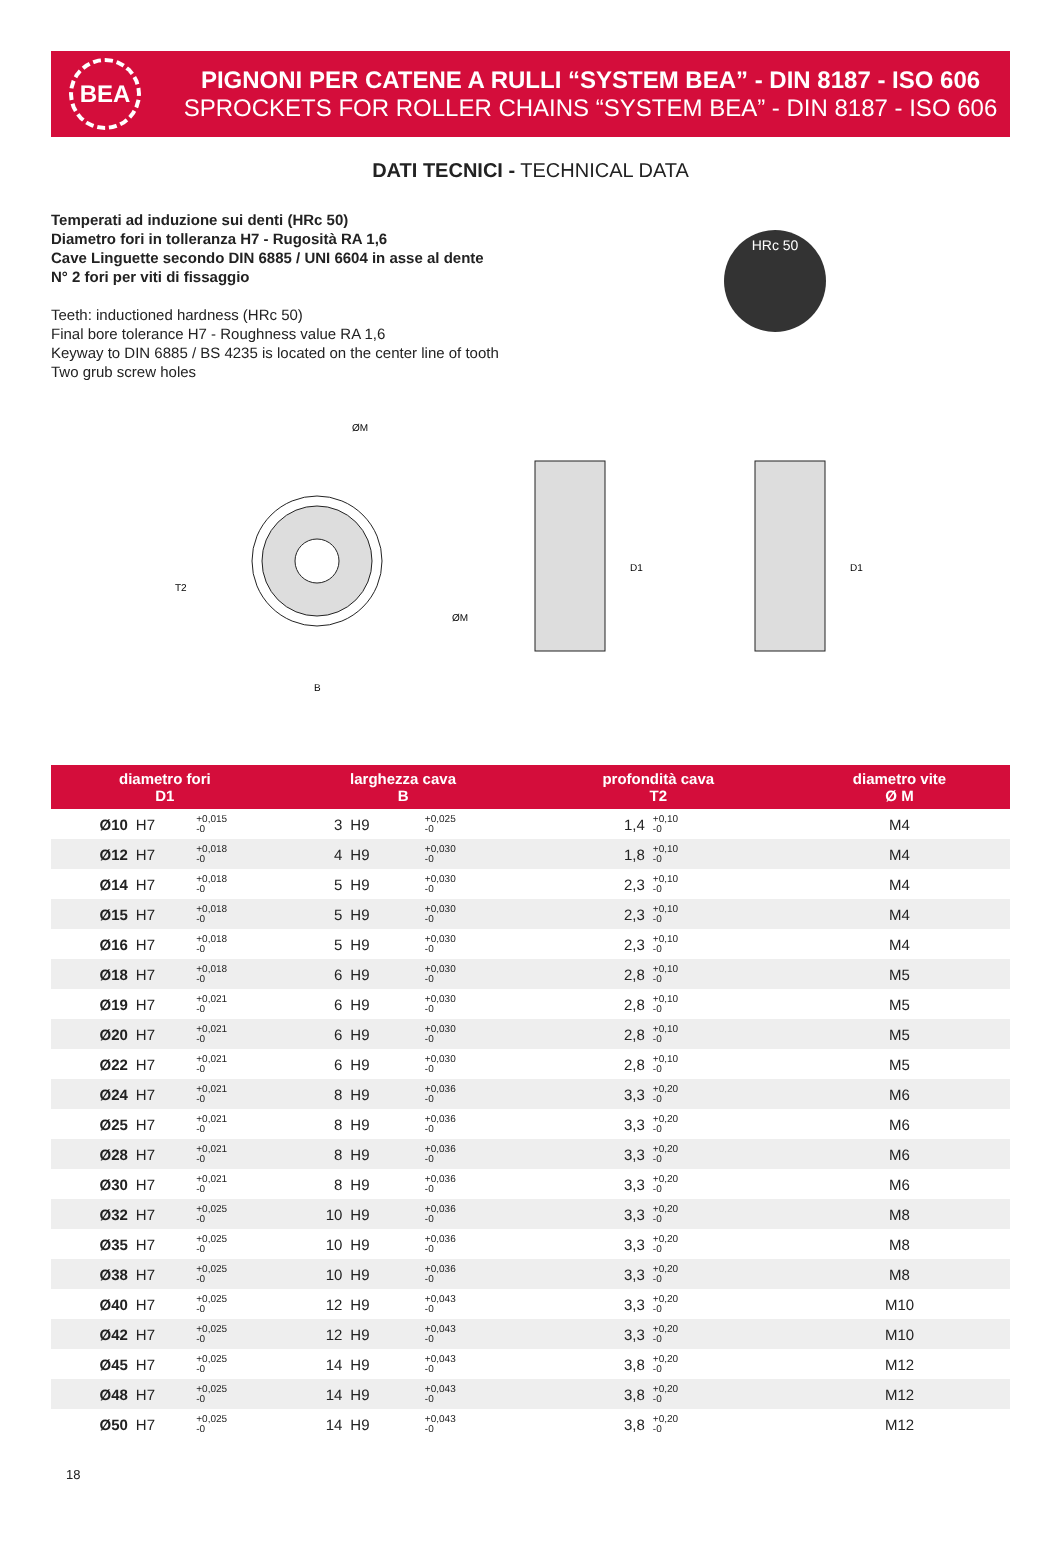BEA
PIGNONI PER CATENE A RULLI “SYSTEM BEA” - DIN 8187 - ISO 606
SPROCKETS FOR ROLLER CHAINS “SYSTEM BEA” - DIN 8187 - ISO 606
DATI TECNICI - TECHNICAL DATA
HRc 50
Temperati ad induzione sui denti (HRc 50)
Diametro fori in tolleranza H7 - Rugosità RA 1,6
Cave Linguette secondo DIN 6885 / UNI 6604 in asse al dente
N° 2 fori per viti di fissaggio
Teeth: inductioned hardness (HRc 50)
Final bore tolerance H7 - Roughness value RA 1,6
Keyway to DIN 6885 / BS 4235 is located on the center line of tooth
Two grub screw holes
ØM
B
T2
ØM
D1
D1
| diametro fori D1 | | | larghezza cava B | | | profondità cava T2 | | diametro vite Ø M |
| --- | --- | --- | --- | --- | --- | --- | --- | --- |
| Ø10 | H7 | +0,015 -0 | 3 | H9 | +0,025 -0 | 1,4 | +0,10 -0 | M4 |
| Ø12 | H7 | +0,018 -0 | 4 | H9 | +0,030 -0 | 1,8 | +0,10 -0 | M4 |
| Ø14 | H7 | +0,018 -0 | 5 | H9 | +0,030 -0 | 2,3 | +0,10 -0 | M4 |
| Ø15 | H7 | +0,018 -0 | 5 | H9 | +0,030 -0 | 2,3 | +0,10 -0 | M4 |
| Ø16 | H7 | +0,018 -0 | 5 | H9 | +0,030 -0 | 2,3 | +0,10 -0 | M4 |
| Ø18 | H7 | +0,018 -0 | 6 | H9 | +0,030 -0 | 2,8 | +0,10 -0 | M5 |
| Ø19 | H7 | +0,021 -0 | 6 | H9 | +0,030 -0 | 2,8 | +0,10 -0 | M5 |
| Ø20 | H7 | +0,021 -0 | 6 | H9 | +0,030 -0 | 2,8 | +0,10 -0 | M5 |
| Ø22 | H7 | +0,021 -0 | 6 | H9 | +0,030 -0 | 2,8 | +0,10 -0 | M5 |
| Ø24 | H7 | +0,021 -0 | 8 | H9 | +0,036 -0 | 3,3 | +0,20 -0 | M6 |
| Ø25 | H7 | +0,021 -0 | 8 | H9 | +0,036 -0 | 3,3 | +0,20 -0 | M6 |
| Ø28 | H7 | +0,021 -0 | 8 | H9 | +0,036 -0 | 3,3 | +0,20 -0 | M6 |
| Ø30 | H7 | +0,021 -0 | 8 | H9 | +0,036 -0 | 3,3 | +0,20 -0 | M6 |
| Ø32 | H7 | +0,025 -0 | 10 | H9 | +0,036 -0 | 3,3 | +0,20 -0 | M8 |
| Ø35 | H7 | +0,025 -0 | 10 | H9 | +0,036 -0 | 3,3 | +0,20 -0 | M8 |
| Ø38 | H7 | +0,025 -0 | 10 | H9 | +0,036 -0 | 3,3 | +0,20 -0 | M8 |
| Ø40 | H7 | +0,025 -0 | 12 | H9 | +0,043 -0 | 3,3 | +0,20 -0 | M10 |
| Ø42 | H7 | +0,025 -0 | 12 | H9 | +0,043 -0 | 3,3 | +0,20 -0 | M10 |
| Ø45 | H7 | +0,025 -0 | 14 | H9 | +0,043 -0 | 3,8 | +0,20 -0 | M12 |
| Ø48 | H7 | +0,025 -0 | 14 | H9 | +0,043 -0 | 3,8 | +0,20 -0 | M12 |
| Ø50 | H7 | +0,025 -0 | 14 | H9 | +0,043 -0 | 3,8 | +0,20 -0 | M12 |
18